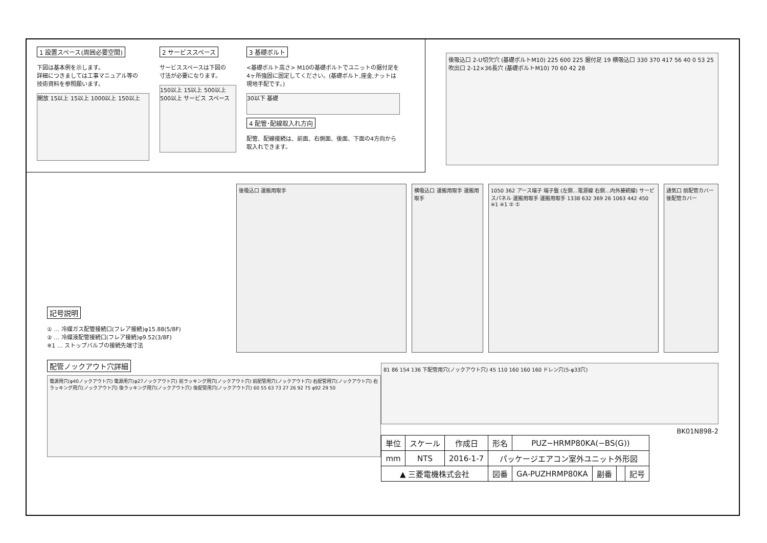1 設置スペース(周囲必要空間)
下図は基本例を示します。
詳細につきましては工事マニュアル等の
技術資料を参照願います。
開放 15以上 15以上 1000以上 150以上
2 サービススペース
サービススペースは下図の
寸法が必要になります。
150以上 15以上 500以上 500以上 サービス スペース
3 基礎ボルト
<基礎ボルト高さ> M10の基礎ボルトでユニットの据付足を4ヶ所強固に固定してください。(基礎ボルト,座金,ナットは現地手配です。)
30以下 基礎
4 配管･配線取入れ方向
配管、配線接続は、前面、右側面、後面、下面の4方向から取入れできます。
後吸込口 2-U切欠穴 (基礎ボルトM10) 225 600 225 据付足 19 横吸込口 330 370 417 56 40 0 53 25 吹出口 2-12×36長穴 (基礎ボルトM10) 70 60 42 28
記号説明
① … 冷媒ガス配管接続口(フレア接続)φ15.88(5/8F)
② … 冷媒液配管接続口(フレア接続)φ9.52(3/8F)
※1 … ストップバルブの接続先端寸法
後吸込口 運搬用取手 横吸込口 運搬用取手 運搬用取手 1050 362 アース端子 端子盤 (左側…電源線 右側…内外接続線) サービスパネル 運搬用取手 運搬用取手 1338 632 369 26 1063 442 450 ※1 ※1 ② ①
通気口 前配管カバー 後配管カバー
配管ノックアウト穴詳細
電源用穴(φ40ノックアウト穴) 電源用穴(φ27ノックアウト穴) 前ラッキング用穴(ノックアウト穴) 前配管用穴(ノックアウト穴) 右配管用穴(ノックアウト穴) 右ラッキング用穴(ノックアウト穴) 後ラッキング用穴(ノックアウト穴) 後配管用穴(ノックアウト穴) 60 55 63 73 27 26 92 75 φ92 29 50
81 86 154 136 下配管用穴(ノックアウト穴) 45 110 160 160 160 ドレン穴(5-φ33穴)
BK01N898-2
| 単位 | スケール | 作成日 | 形名 | PUZ−HRMP80KA(−BS(G)) | | | |
| mm | NTS | 2016-1-7 | パッケージエアコン室外ユニット外形図 | | | | |
| ▲ 三菱電機株式会社 | | | 図番 | GA-PUZHRMP80KA | 副番 | | 記号 |